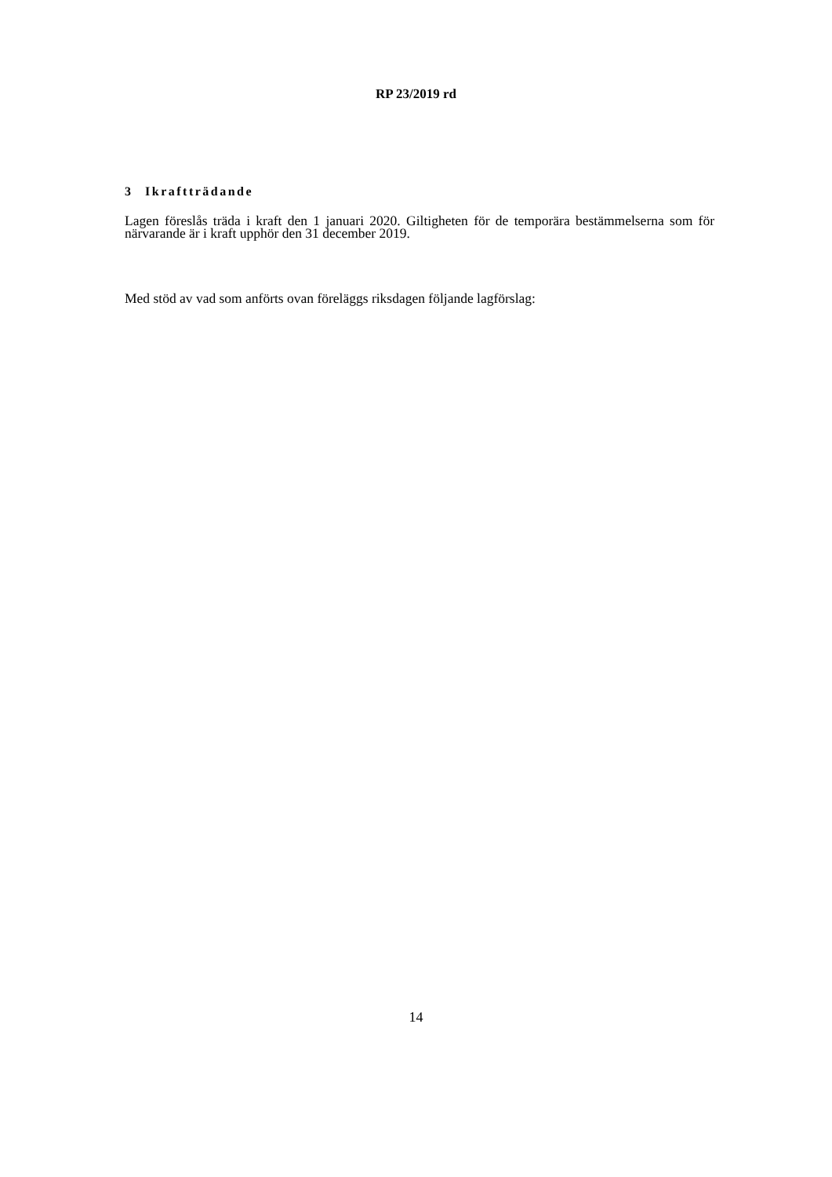RP 23/2019 rd
3 Ikraftträdande
Lagen föreslås träda i kraft den 1 januari 2020. Giltigheten för de temporära bestämmelserna som för närvarande är i kraft upphör den 31 december 2019.
Med stöd av vad som anförts ovan föreläggs riksdagen följande lagförslag:
14